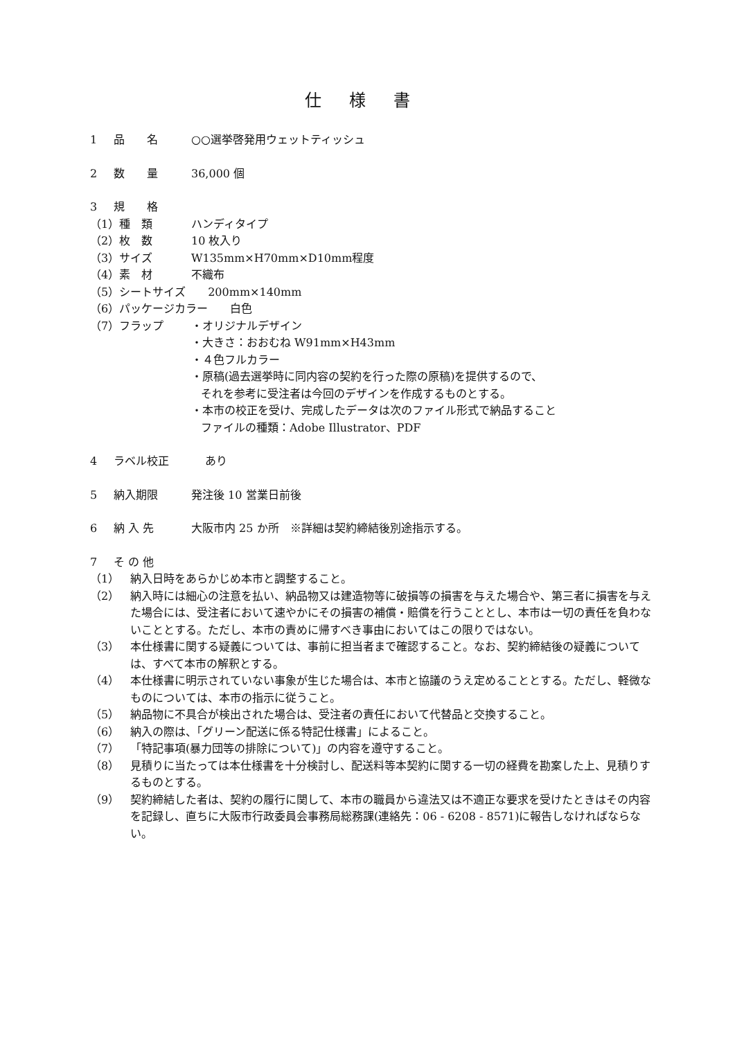仕様書
1 品　　名 ○○選挙啓発用ウェットティッシュ
2 数　　量 36,000 個
3 規　　格
（1）種　類 ハンディタイプ
（2）枚　数 10 枚入り
（3）サイズ W135mm×H70mm×D10mm程度
（4）素　材 不織布
（5）シートサイズ　　200mm×140mm
（6）パッケージカラー　　白色
（7）フラップ ・オリジナルデザイン
・大きさ：おおむね W91mm×H43mm
・４色フルカラー
・原稿(過去選挙時に同内容の契約を行った際の原稿)を提供するので、
それを参考に受注者は今回のデザインを作成するものとする。
・本市の校正を受け、完成したデータは次のファイル形式で納品すること
ファイルの種類：Adobe Illustrator、PDF
4 ラベル校正 あり
5 納入期限 発注後 10 営業日前後
6 納 入 先 大阪市内 25 か所　※詳細は契約締結後別途指示する。
7 そ の 他
（1） 納入日時をあらかじめ本市と調整すること。
（2） 納入時には細心の注意を払い、納品物又は建造物等に破損等の損害を与えた場合や、第三者に損害を与えた場合には、受注者において速やかにその損害の補償・賠償を行うこととし、本市は一切の責任を負わないこととする。ただし、本市の責めに帰すべき事由においてはこの限りではない。
（3） 本仕様書に関する疑義については、事前に担当者まで確認すること。なお、契約締結後の疑義については、すべて本市の解釈とする。
（4） 本仕様書に明示されていない事象が生じた場合は、本市と協議のうえ定めることとする。ただし、軽微なものについては、本市の指示に従うこと。
（5） 納品物に不具合が検出された場合は、受注者の責任において代替品と交換すること。
（6） 納入の際は、「グリーン配送に係る特記仕様書」によること。
（7） 「特記事項(暴力団等の排除について)」の内容を遵守すること。
（8） 見積りに当たっては本仕様書を十分検討し、配送料等本契約に関する一切の経費を勘案した上、見積りするものとする。
（9） 契約締結した者は、契約の履行に関して、本市の職員から違法又は不適正な要求を受けたときはその内容を記録し、直ちに大阪市行政委員会事務局総務課(連絡先：06 - 6208 - 8571)に報告しなければならない。